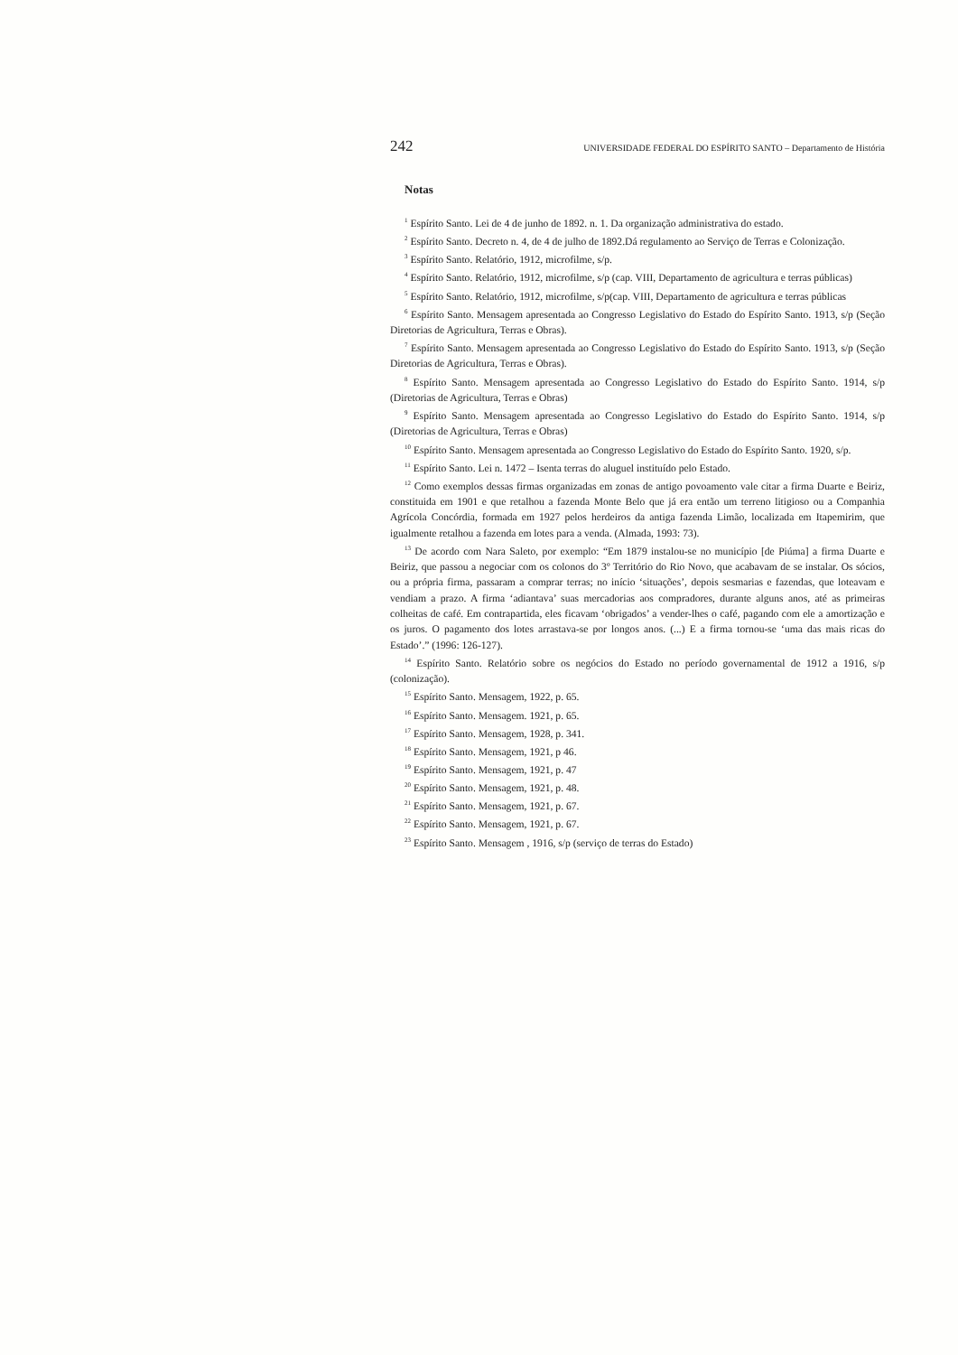242 UNIVERSIDADE FEDERAL DO ESPÍRITO SANTO – Departamento de História
Notas
<sup>1</sup> Espírito Santo. Lei de 4 de junho de 1892. n. 1. Da organização administrativa do estado.
<sup>2</sup> Espírito Santo. Decreto n. 4, de 4 de julho de 1892.Dá regulamento ao Serviço de Terras e Colonização.
<sup>3</sup> Espírito Santo. Relatório, 1912, microfilme, s/p.
<sup>4</sup> Espírito Santo. Relatório, 1912, microfilme, s/p (cap. VIII, Departamento de agricultura e terras públicas)
<sup>5</sup> Espírito Santo. Relatório, 1912, microfilme, s/p(cap. VIII, Departamento de agricultura e terras públicas
<sup>6</sup> Espírito Santo. Mensagem apresentada ao Congresso Legislativo do Estado do Espírito Santo. 1913, s/p (Seção Diretorias de Agricultura, Terras e Obras).
<sup>7</sup> Espírito Santo. Mensagem apresentada ao Congresso Legislativo do Estado do Espírito Santo. 1913, s/p (Seção Diretorias de Agricultura, Terras e Obras).
<sup>8</sup> Espírito Santo. Mensagem apresentada ao Congresso Legislativo do Estado do Espírito Santo. 1914, s/p (Diretorias de Agricultura, Terras e Obras)
<sup>9</sup> Espírito Santo. Mensagem apresentada ao Congresso Legislativo do Estado do Espírito Santo. 1914, s/p (Diretorias de Agricultura, Terras e Obras)
<sup>10</sup> Espírito Santo. Mensagem apresentada ao Congresso Legislativo do Estado do Espírito Santo. 1920, s/p.
<sup>11</sup> Espírito Santo. Lei n. 1472 – Isenta terras do aluguel instituído pelo Estado.
<sup>12</sup> Como exemplos dessas firmas organizadas em zonas de antigo povoamento vale citar a firma Duarte e Beiriz, constituida em 1901 e que retalhou a fazenda Monte Belo que já era então um terreno litigioso ou a Companhia Agrícola Concórdia, formada em 1927 pelos herdeiros da antiga fazenda Limão, localizada em Itapemirim, que igualmente retalhou a fazenda em lotes para a venda. (Almada, 1993: 73).
<sup>13</sup> De acordo com Nara Saleto, por exemplo: “Em 1879 instalou-se no município [de Piúma] a firma Duarte e Beiriz, que passou a negociar com os colonos do 3º Território do Rio Novo, que acabavam de se instalar. Os sócios, ou a própria firma, passaram a comprar terras; no início ‘situações’, depois sesmarias e fazendas, que loteavam e vendiam a prazo. A firma ‘adiantava’ suas mercadorias aos compradores, durante alguns anos, até as primeiras colheitas de café. Em contrapartida, eles ficavam ‘obrigados’ a vender-lhes o café, pagando com ele a amortização e os juros. O pagamento dos lotes arrastava-se por longos anos. (...) E a firma tornou-se ‘uma das mais ricas do Estado’.” (1996: 126-127).
<sup>14</sup> Espírito Santo. Relatório sobre os negócios do Estado no período governamental de 1912 a 1916, s/p (colonização).
<sup>15</sup> Espírito Santo. Mensagem, 1922, p. 65.
<sup>16</sup> Espírito Santo. Mensagem. 1921, p. 65.
<sup>17</sup> Espírito Santo. Mensagem, 1928, p. 341.
<sup>18</sup> Espírito Santo. Mensagem, 1921, p 46.
<sup>19</sup> Espírito Santo. Mensagem, 1921, p. 47
<sup>20</sup> Espírito Santo. Mensagem, 1921, p. 48.
<sup>21</sup> Espírito Santo. Mensagem, 1921, p. 67.
<sup>22</sup> Espírito Santo. Mensagem, 1921, p. 67.
<sup>23</sup> Espírito Santo. Mensagem , 1916, s/p (serviço de terras do Estado)